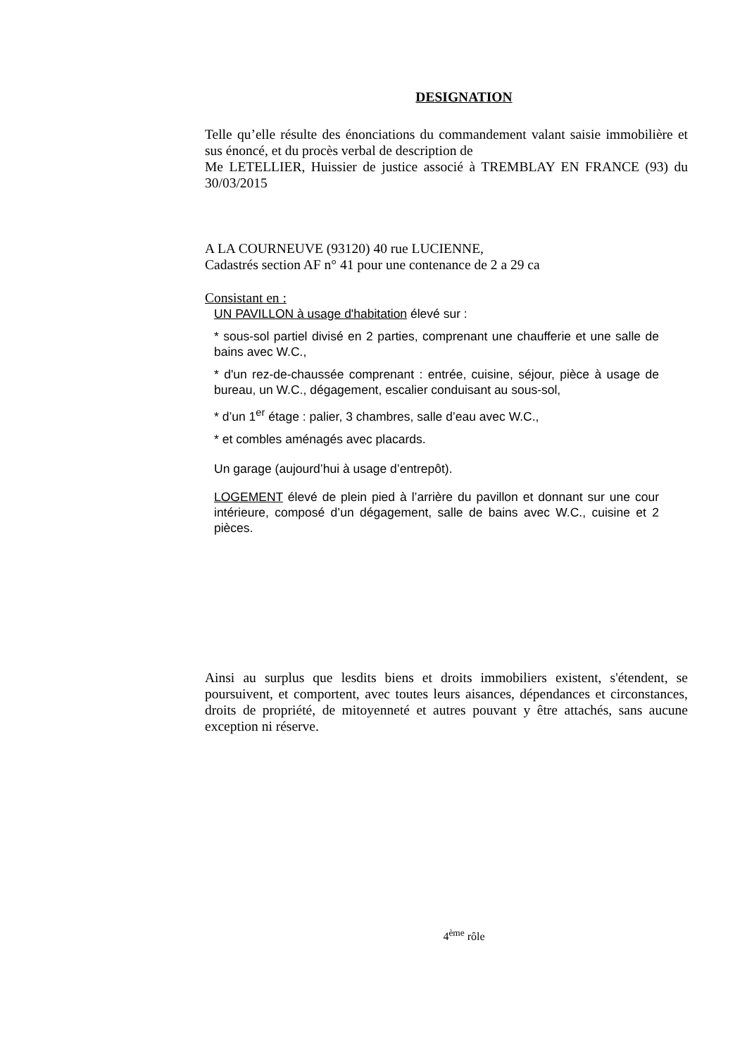DESIGNATION
Telle qu’elle résulte des énonciations du commandement valant saisie immobilière et sus énoncé, et du procès verbal de description de
Me LETELLIER, Huissier de justice associé à TREMBLAY EN FRANCE (93) du 30/03/2015
A LA COURNEUVE (93120) 40 rue LUCIENNE,
Cadastrés section AF n° 41 pour une contenance de 2 a 29 ca
Consistant en :
UN PAVILLON à usage d'habitation élevé sur :
* sous-sol partiel divisé en 2 parties, comprenant une chaufferie et une salle de bains avec W.C.,
* d'un rez-de-chaussée comprenant : entrée, cuisine, séjour, pièce à usage de bureau, un W.C., dégagement, escalier conduisant au sous-sol,
* d’un 1<sup>er</sup> étage : palier, 3 chambres, salle d’eau avec W.C.,
* et combles aménagés avec placards.
Un garage (aujourd’hui à usage d’entrepôt).
LOGEMENT élevé de plein pied à l’arrière du pavillon et donnant sur une cour intérieure, composé d’un dégagement, salle de bains avec W.C., cuisine et 2 pièces.
Ainsi au surplus que lesdits biens et droits immobiliers existent, s'étendent, se poursuivent, et comportent, avec toutes leurs aisances, dépendances et circonstances, droits de propriété, de mitoyenneté et autres pouvant y être attachés, sans aucune exception ni réserve.
4<sup>ème</sup> rôle